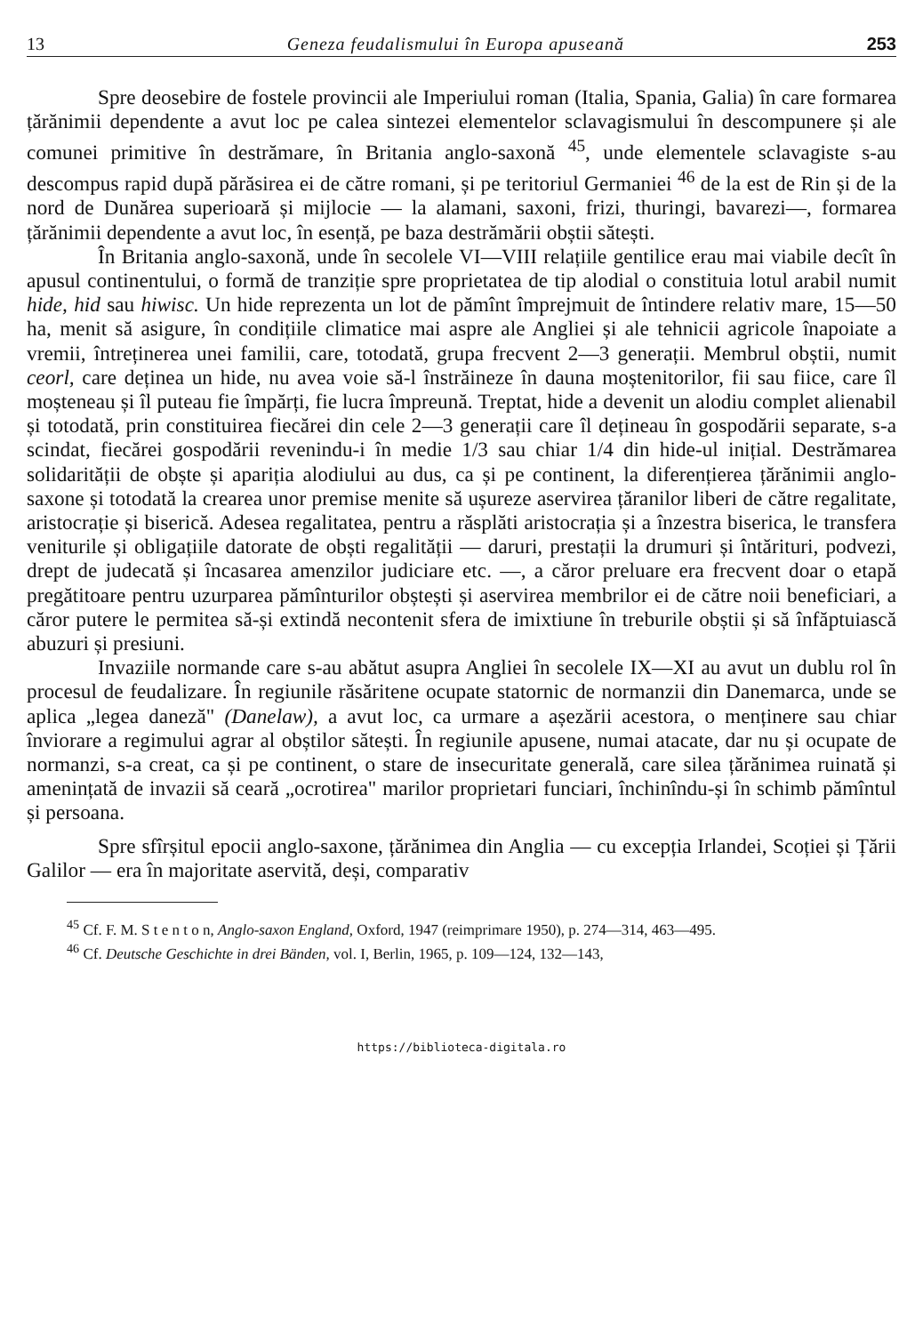13 Geneza feudalismului în Europa apuseană 253
Spre deosebire de fostele provincii ale Imperiului roman (Italia, Spania, Galia) în care formarea țărănimii dependente a avut loc pe calea sintezei elementelor sclavagismului în descompunere și ale comunei primitive în destrămare, în Britania anglo-saxonă <sup>45</sup>, unde elementele sclavagiste s-au descompus rapid după părăsirea ei de către romani, și pe teritoriul Germaniei <sup>46</sup> de la est de Rin și de la nord de Dunărea superioară și mijlocie — la alamani, saxoni, frizi, thuringi, bavarezi—, formarea țărănimii dependente a avut loc, în esență, pe baza destrămării obștii sătești.
În Britania anglo-saxonă, unde în secolele VI—VIII relațiile gentilice erau mai viabile decît în apusul continentului, o formă de tranziție spre proprietatea de tip alodial o constituia lotul arabil numit hide, hid sau hiwisc. Un hide reprezenta un lot de pămînt împrejmuit de întindere relativ mare, 15—50 ha, menit să asigure, în condițiile climatice mai aspre ale Angliei și ale tehnicii agricole înapoiate a vremii, întreținerea unei familii, care, totodată, grupa frecvent 2—3 generații. Membrul obștii, numit ceorl, care deținea un hide, nu avea voie să-l înstrăineze în dauna moștenitorilor, fii sau fiice, care îl moșteneau și îl puteau fie împărți, fie lucra împreună. Treptat, hide a devenit un alodiu complet alienabil și totodată, prin constituirea fiecărei din cele 2—3 generații care îl dețineau în gospodării separate, s-a scindat, fiecărei gospodării revenindu-i în medie 1/3 sau chiar 1/4 din hide-ul inițial. Destrămarea solidarității de obște și apariția alodiului au dus, ca și pe continent, la diferențierea țărănimii anglo-saxone și totodată la crearea unor premise menite să ușureze aservirea țăranilor liberi de către regalitate, aristocrație și biserică. Adesea regalitatea, pentru a răsplăti aristocrația și a înzestra biserica, le transfera veniturile și obligațiile datorate de obști regalității — daruri, prestații la drumuri și întărituri, podvezi, drept de judecată și încasarea amenzilor judiciare etc. —, a căror preluare era frecvent doar o etapă pregătitoare pentru uzurparea pămînturilor obștești și aservirea membrilor ei de către noii beneficiari, a căror putere le permitea să-și extindă necontenit sfera de imixtiune în treburile obștii și să înfăptuiască abuzuri și presiuni.
Invaziile normande care s-au abătut asupra Angliei în secolele IX—XI au avut un dublu rol în procesul de feudalizare. În regiunile răsăritene ocupate statornic de normanzii din Danemarca, unde se aplica „legea daneză" (Danelaw), a avut loc, ca urmare a așezării acestora, o menținere sau chiar înviorare a regimului agrar al obștilor sătești. În regiunile apusene, numai atacate, dar nu și ocupate de normanzi, s-a creat, ca și pe continent, o stare de insecuritate generală, care silea țărănimea ruinată și amenințată de invazii să ceară „ocrotirea" marilor proprietari funciari, închinîndu-și în schimb pămîntul și persoana.
Spre sfîrșitul epocii anglo-saxone, țărănimea din Anglia — cu excepția Irlandei, Scoției și Țării Galilor — era în majoritate aservită, deși, comparativ
<sup>45</sup> Cf. F. M. S t e n t o n, Anglo-saxon England, Oxford, 1947 (reimprimare 1950), p. 274—314, 463—495.
<sup>46</sup> Cf. Deutsche Geschichte in drei Bänden, vol. I, Berlin, 1965, p. 109—124, 132—143,
https://biblioteca-digitala.ro